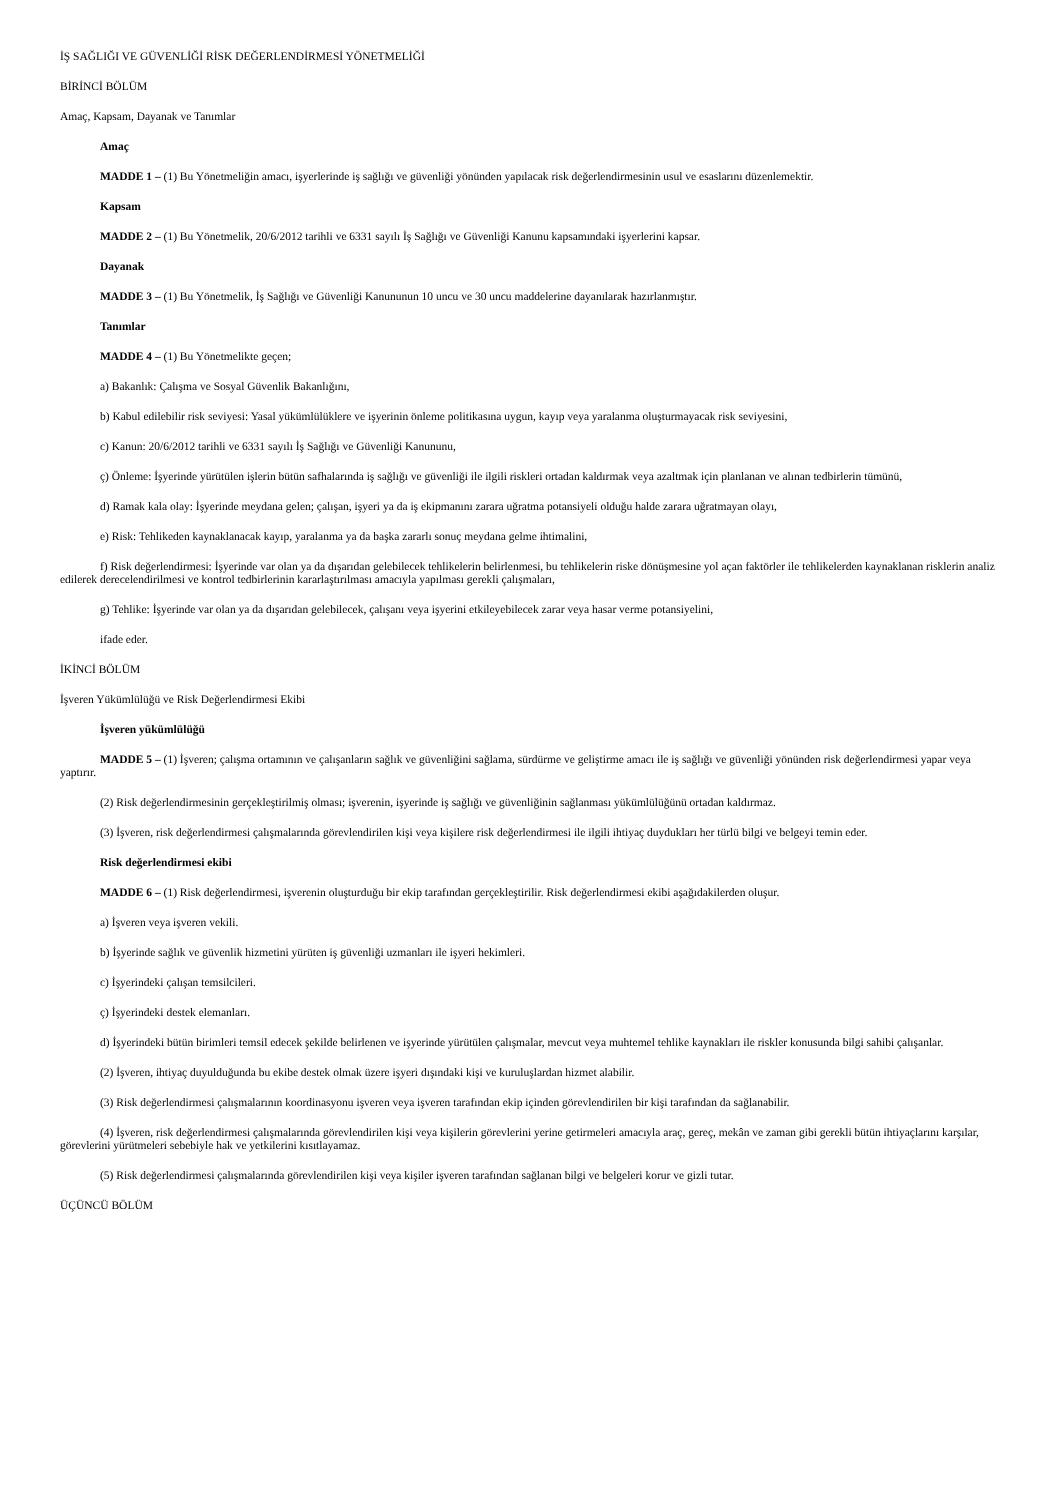İŞ SAĞLIĞI VE GÜVENLİĞİ RİSK DEĞERLENDİRMESİ YÖNETMELİĞİ
BİRİNCİ BÖLÜM
Amaç, Kapsam, Dayanak ve Tanımlar
Amaç
MADDE 1 – (1) Bu Yönetmeliğin amacı, işyerlerinde iş sağlığı ve güvenliği yönünden yapılacak risk değerlendirmesinin usul ve esaslarını düzenlemektir.
Kapsam
MADDE 2 – (1) Bu Yönetmelik, 20/6/2012 tarihli ve 6331 sayılı İş Sağlığı ve Güvenliği Kanunu kapsamındaki işyerlerini kapsar.
Dayanak
MADDE 3 – (1) Bu Yönetmelik, İş Sağlığı ve Güvenliği Kanununun 10 uncu ve 30 uncu maddelerine dayanılarak hazırlanmıştır.
Tanımlar
MADDE 4 – (1) Bu Yönetmelikte geçen;
a) Bakanlık: Çalışma ve Sosyal Güvenlik Bakanlığını,
b) Kabul edilebilir risk seviyesi: Yasal yükümlülüklere ve işyerinin önleme politikasına uygun, kayıp veya yaralanma oluşturmayacak risk seviyesini,
c) Kanun: 20/6/2012 tarihli ve 6331 sayılı İş Sağlığı ve Güvenliği Kanununu,
ç) Önleme: İşyerinde yürütülen işlerin bütün safhalarında iş sağlığı ve güvenliği ile ilgili riskleri ortadan kaldırmak veya azaltmak için planlanan ve alınan tedbirlerin tümünü,
d) Ramak kala olay: İşyerinde meydana gelen; çalışan, işyeri ya da iş ekipmanını zarara uğratma potansiyeli olduğu halde zarara uğratmayan olayı,
e) Risk: Tehlikeden kaynaklanacak kayıp, yaralanma ya da başka zararlı sonuç meydana gelme ihtimalini,
f) Risk değerlendirmesi: İşyerinde var olan ya da dışarıdan gelebilecek tehlikelerin belirlenmesi, bu tehlikelerin riske dönüşmesine yol açan faktörler ile tehlikelerden kaynaklanan risklerin analiz edilerek derecelendirilmesi ve kontrol tedbirlerinin kararlaştırılması amacıyla yapılması gerekli çalışmaları,
g) Tehlike: İşyerinde var olan ya da dışarıdan gelebilecek, çalışanı veya işyerini etkileyebilecek zarar veya hasar verme potansiyelini,
ifade eder.
İKİNCİ BÖLÜM
İşveren Yükümlülüğü ve Risk Değerlendirmesi Ekibi
İşveren yükümlülüğü
MADDE 5 – (1) İşveren; çalışma ortamının ve çalışanların sağlık ve güvenliğini sağlama, sürdürme ve geliştirme amacı ile iş sağlığı ve güvenliği yönünden risk değerlendirmesi yapar veya yaptırır.
(2) Risk değerlendirmesinin gerçekleştirilmiş olması; işverenin, işyerinde iş sağlığı ve güvenliğinin sağlanması yükümlülüğünü ortadan kaldırmaz.
(3) İşveren, risk değerlendirmesi çalışmalarında görevlendirilen kişi veya kişilere risk değerlendirmesi ile ilgili ihtiyaç duydukları her türlü bilgi ve belgeyi temin eder.
Risk değerlendirmesi ekibi
MADDE 6 – (1) Risk değerlendirmesi, işverenin oluşturduğu bir ekip tarafından gerçekleştirilir. Risk değerlendirmesi ekibi aşağıdakilerden oluşur.
a) İşveren veya işveren vekili.
b) İşyerinde sağlık ve güvenlik hizmetini yürüten iş güvenliği uzmanları ile işyeri hekimleri.
c) İşyerindeki çalışan temsilcileri.
ç) İşyerindeki destek elemanları.
d) İşyerindeki bütün birimleri temsil edecek şekilde belirlenen ve işyerinde yürütülen çalışmalar, mevcut veya muhtemel tehlike kaynakları ile riskler konusunda bilgi sahibi çalışanlar.
(2) İşveren, ihtiyaç duyulduğunda bu ekibe destek olmak üzere işyeri dışındaki kişi ve kuruluşlardan hizmet alabilir.
(3) Risk değerlendirmesi çalışmalarının koordinasyonu işveren veya işveren tarafından ekip içinden görevlendirilen bir kişi tarafından da sağlanabilir.
(4) İşveren, risk değerlendirmesi çalışmalarında görevlendirilen kişi veya kişilerin görevlerini yerine getirmeleri amacıyla araç, gereç, mekân ve zaman gibi gerekli bütün ihtiyaçlarını karşılar, görevlerini yürütmeleri sebebiyle hak ve yetkilerini kısıtlayamaz.
(5) Risk değerlendirmesi çalışmalarında görevlendirilen kişi veya kişiler işveren tarafından sağlanan bilgi ve belgeleri korur ve gizli tutar.
ÜÇÜNCÜ BÖLÜM